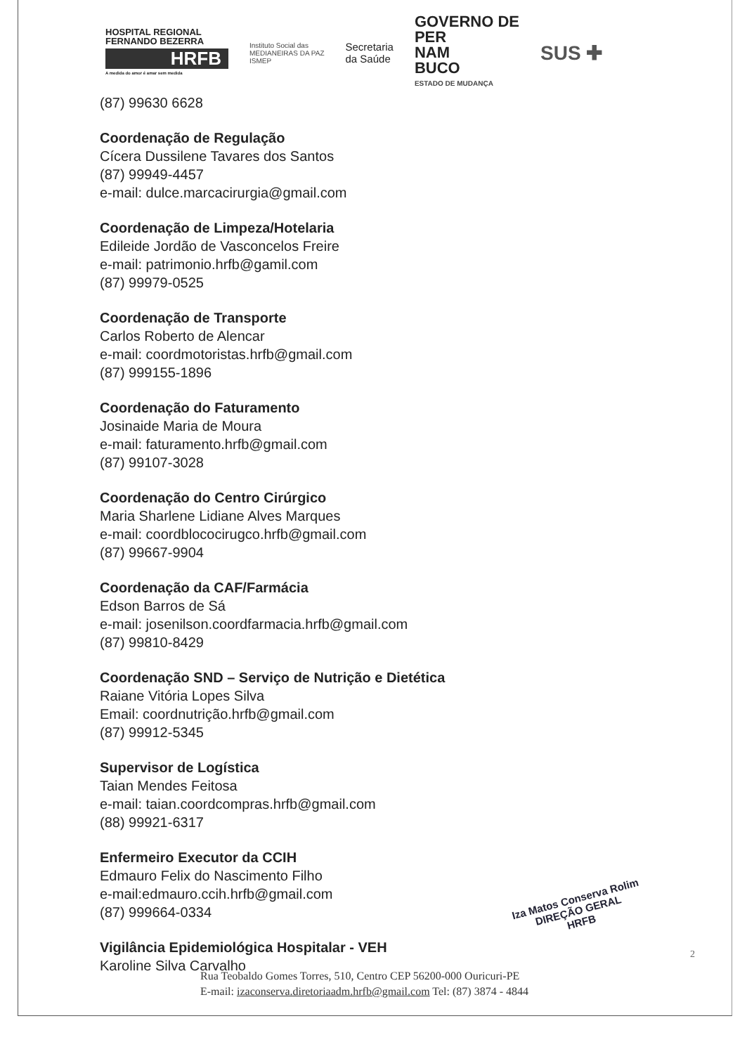HOSPITAL REGIONAL
FERNANDO BEZERRA
HRFB
A medida do amor é amar sem medida
Instituto Social das
MEDIANEIRAS DA PAZ
ISMEP
Secretaria
da Saúde
GOVERNO DE
PER
NAM
BUCO
ESTADO DE MUDANÇA
SUS ✚
(87) 99630 6628
Coordenação de Regulação
Cícera Dussilene Tavares dos Santos
(87) 99949-4457
e-mail: dulce.marcacirurgia@gmail.com
Coordenação de Limpeza/Hotelaria
Edileide Jordão de Vasconcelos Freire
e-mail: patrimonio.hrfb@gamil.com
(87) 99979-0525
Coordenação de Transporte
Carlos Roberto de Alencar
e-mail: coordmotoristas.hrfb@gmail.com
(87) 999155-1896
Coordenação do Faturamento
Josinaide Maria de Moura
e-mail: faturamento.hrfb@gmail.com
(87) 99107-3028
Coordenação do Centro Cirúrgico
Maria Sharlene Lidiane Alves Marques
e-mail: coordblococirugco.hrfb@gmail.com
(87) 99667-9904
Coordenação da CAF/Farmácia
Edson Barros de Sá
e-mail: josenilson.coordfarmacia.hrfb@gmail.com
(87) 99810-8429
Coordenação SND – Serviço de Nutrição e Dietética
Raiane Vitória Lopes Silva
Email: coordnutrição.hrfb@gmail.com
(87) 99912-5345
Supervisor de Logística
Taian Mendes Feitosa
e-mail: taian.coordcompras.hrfb@gmail.com
(88) 99921-6317
Enfermeiro Executor da CCIH
Edmauro Felix do Nascimento Filho
e-mail:edmauro.ccih.hrfb@gmail.com
(87) 999664-0334
Vigilância Epidemiológica Hospitalar - VEH
Karoline Silva Carvalho
Iza Matos Conserva Rolim
DIREÇÃO GERAL
HRFB
2
Rua Teobaldo Gomes Torres, 510, Centro CEP 56200-000 Ouricuri-PE
E-mail: izaconserva.diretoriaadm.hrfb@gmail.com Tel: (87) 3874 - 4844